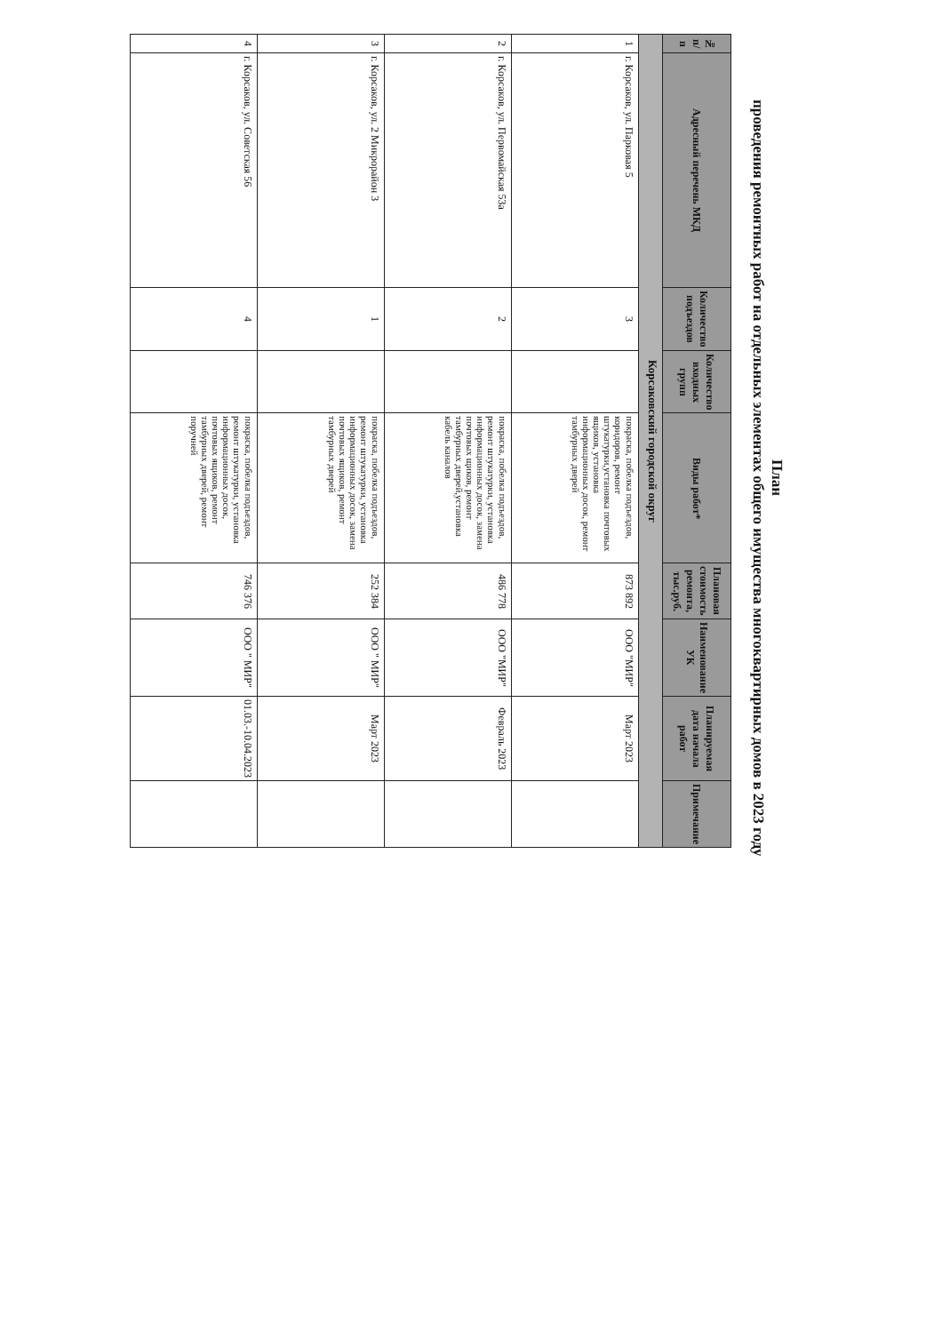План
проведения ремонтных работ на отдельных элементах общего имущества многоквартирных домов в 2023 году
| № п/п | Адресный перечень МКД | Количество подъездов | Количество входных групп | Виды работ* | Плановая стоимость ремонта, тыс.руб. | Наименование УК | Планируемая дата начала работ | Примечание |
| --- | --- | --- | --- | --- | --- | --- | --- | --- |
| Корсаковский городской округ | | | | | | | | |
| 1 | г. Корсаков, ул. Парковая 5 | 3 | | покраска, побелка подъездов, коридоров, ремонт штукатурки,установка почтовых ящиков, установка информационных досок, ремонт тамбурных дверей | 873 892 | ООО "МИР" | Март 2023 | |
| 2 | г. Корсаков, ул. Первомайская 53а | 2 | | покраска, побелка подъездов, ремонт штукатурки, установка информационных досок, замена почтовых щиков, ремонт тамбурных дверей,установка кабель каналов | 486 778 | ООО "МИР" | Февраль 2023 | |
| 3 | г. Корсаков, ул. 2 Микрорайон 3 | 1 | | покраска, побелка подъездов, ремонт штукатурки, установка информационных досок, замена почтовых ящиков, ремонт тамбурных дверей | 252 384 | ООО " МИР" | Март 2023 | |
| 4 | г. Корсаков, ул. Советская 56 | 4 | | покраска, побелка подъездов, ремонт штукатурки, установка информационных досок, почтовых ящиков, ремонт тамбурных дверей, ремонт поручней | 746 376 | ООО " МИР" | 01.03.-10.04.2023 | |